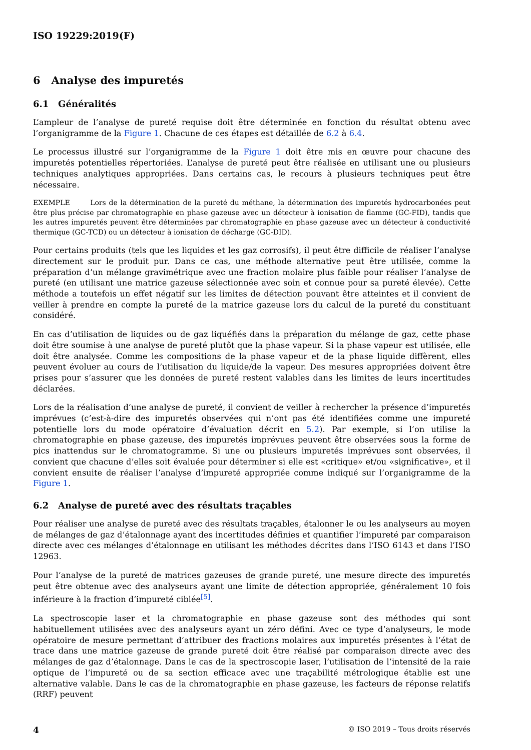ISO 19229:2019(F)
6 Analyse des impuretés
6.1 Généralités
L’ampleur de l’analyse de pureté requise doit être déterminée en fonction du résultat obtenu avec l’organigramme de la Figure 1. Chacune de ces étapes est détaillée de 6.2 à 6.4.
Le processus illustré sur l’organigramme de la Figure 1 doit être mis en œuvre pour chacune des impuretés potentielles répertoriées. L’analyse de pureté peut être réalisée en utilisant une ou plusieurs techniques analytiques appropriées. Dans certains cas, le recours à plusieurs techniques peut être nécessaire.
EXEMPLE Lors de la détermination de la pureté du méthane, la détermination des impuretés hydrocarbonées peut être plus précise par chromatographie en phase gazeuse avec un détecteur à ionisation de flamme (GC-FID), tandis que les autres impuretés peuvent être déterminées par chromatographie en phase gazeuse avec un détecteur à conductivité thermique (GC-TCD) ou un détecteur à ionisation de décharge (GC-DID).
Pour certains produits (tels que les liquides et les gaz corrosifs), il peut être difficile de réaliser l’analyse directement sur le produit pur. Dans ce cas, une méthode alternative peut être utilisée, comme la préparation d’un mélange gravimétrique avec une fraction molaire plus faible pour réaliser l’analyse de pureté (en utilisant une matrice gazeuse sélectionnée avec soin et connue pour sa pureté élevée). Cette méthode a toutefois un effet négatif sur les limites de détection pouvant être atteintes et il convient de veiller à prendre en compte la pureté de la matrice gazeuse lors du calcul de la pureté du constituant considéré.
En cas d’utilisation de liquides ou de gaz liquéfiés dans la préparation du mélange de gaz, cette phase doit être soumise à une analyse de pureté plutôt que la phase vapeur. Si la phase vapeur est utilisée, elle doit être analysée. Comme les compositions de la phase vapeur et de la phase liquide diffèrent, elles peuvent évoluer au cours de l’utilisation du liquide/de la vapeur. Des mesures appropriées doivent être prises pour s’assurer que les données de pureté restent valables dans les limites de leurs incertitudes déclarées.
Lors de la réalisation d’une analyse de pureté, il convient de veiller à rechercher la présence d’impuretés imprévues (c’est-à-dire des impuretés observées qui n’ont pas été identifiées comme une impureté potentielle lors du mode opératoire d’évaluation décrit en 5.2). Par exemple, si l’on utilise la chromatographie en phase gazeuse, des impuretés imprévues peuvent être observées sous la forme de pics inattendus sur le chromatogramme. Si une ou plusieurs impuretés imprévues sont observées, il convient que chacune d’elles soit évaluée pour déterminer si elle est «critique» et/ou «significative», et il convient ensuite de réaliser l’analyse d’impureté appropriée comme indiqué sur l’organigramme de la Figure 1.
6.2 Analyse de pureté avec des résultats traçables
Pour réaliser une analyse de pureté avec des résultats traçables, étalonner le ou les analyseurs au moyen de mélanges de gaz d’étalonnage ayant des incertitudes définies et quantifier l’impureté par comparaison directe avec ces mélanges d’étalonnage en utilisant les méthodes décrites dans l’ISO 6143 et dans l’ISO 12963.
Pour l’analyse de la pureté de matrices gazeuses de grande pureté, une mesure directe des impuretés peut être obtenue avec des analyseurs ayant une limite de détection appropriée, généralement 10 fois inférieure à la fraction d’impureté ciblée<sup>[5]</sup>.
La spectroscopie laser et la chromatographie en phase gazeuse sont des méthodes qui sont habituellement utilisées avec des analyseurs ayant un zéro défini. Avec ce type d’analyseurs, le mode opératoire de mesure permettant d’attribuer des fractions molaires aux impuretés présentes à l’état de trace dans une matrice gazeuse de grande pureté doit être réalisé par comparaison directe avec des mélanges de gaz d’étalonnage. Dans le cas de la spectroscopie laser, l’utilisation de l’intensité de la raie optique de l’impureté ou de sa section efficace avec une traçabilité métrologique établie est une alternative valable. Dans le cas de la chromatographie en phase gazeuse, les facteurs de réponse relatifs (RRF) peuvent
4 © ISO 2019 – Tous droits réservés